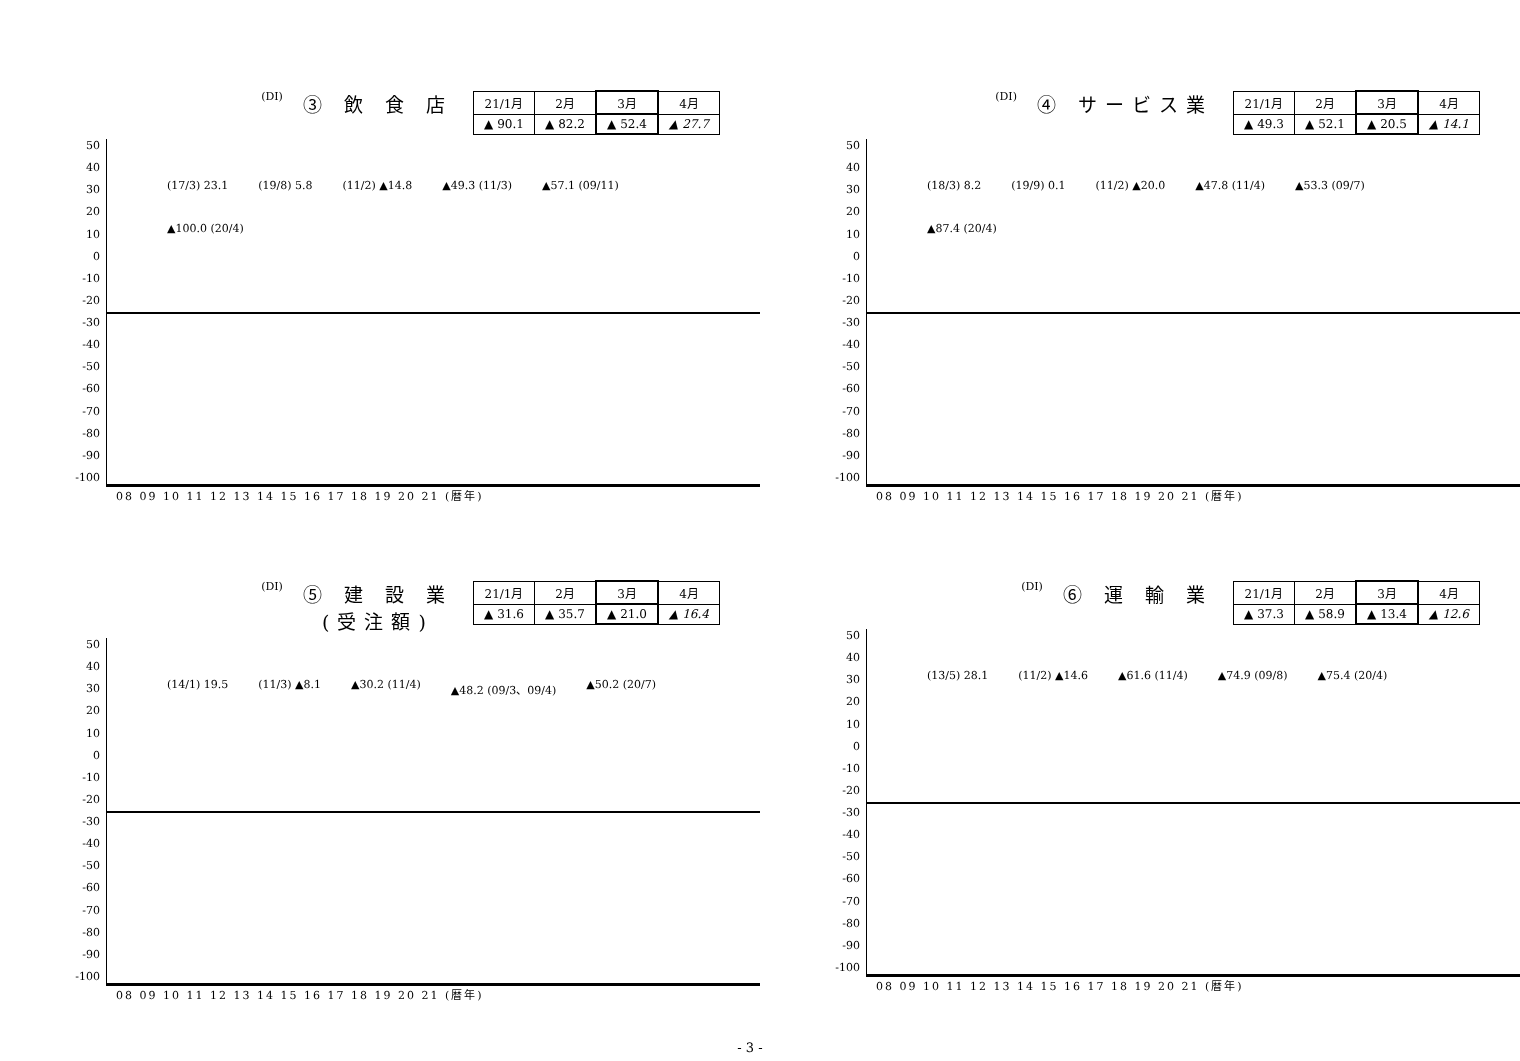(DI) ③ 飲 食 店
| 21/1月 | 2月 | 3月 | 4月 |
| ▲ 90.1 | ▲ 82.2 | ▲ 52.4 | ▲ 27.7 |
50
40
30
20
10
0
-10
-20
-30
-40
-50
-60
-70
-80
-90
-100
(17/3) 23.1 (19/8) 5.8 (11/2) ▲14.8 ▲49.3 (11/3) ▲57.1 (09/11) ▲100.0 (20/4)
08 09 10 11 12 13 14 15 16 17 18 19 20 21 (暦年)
(DI) ④ サービス業
| 21/1月 | 2月 | 3月 | 4月 |
| ▲ 49.3 | ▲ 52.1 | ▲ 20.5 | ▲ 14.1 |
50
40
30
20
10
0
-10
-20
-30
-40
-50
-60
-70
-80
-90
-100
(18/3) 8.2 (19/9) 0.1 (11/2) ▲20.0 ▲47.8 (11/4) ▲53.3 (09/7) ▲87.4 (20/4)
08 09 10 11 12 13 14 15 16 17 18 19 20 21 (暦年)
(DI) ⑤ 建 設 業
(受注額)
| 21/1月 | 2月 | 3月 | 4月 |
| ▲ 31.6 | ▲ 35.7 | ▲ 21.0 | ▲ 16.4 |
50
40
30
20
10
0
-10
-20
-30
-40
-50
-60
-70
-80
-90
-100
(14/1) 19.5 (11/3) ▲8.1 ▲30.2 (11/4) ▲48.2 (09/3、09/4) ▲50.2 (20/7)
08 09 10 11 12 13 14 15 16 17 18 19 20 21 (暦年)
(DI) ⑥ 運 輸 業
| 21/1月 | 2月 | 3月 | 4月 |
| ▲ 37.3 | ▲ 58.9 | ▲ 13.4 | ▲ 12.6 |
50
40
30
20
10
0
-10
-20
-30
-40
-50
-60
-70
-80
-90
-100
(13/5) 28.1 (11/2) ▲14.6 ▲61.6 (11/4) ▲74.9 (09/8) ▲75.4 (20/4)
08 09 10 11 12 13 14 15 16 17 18 19 20 21 (暦年)
- 3 -